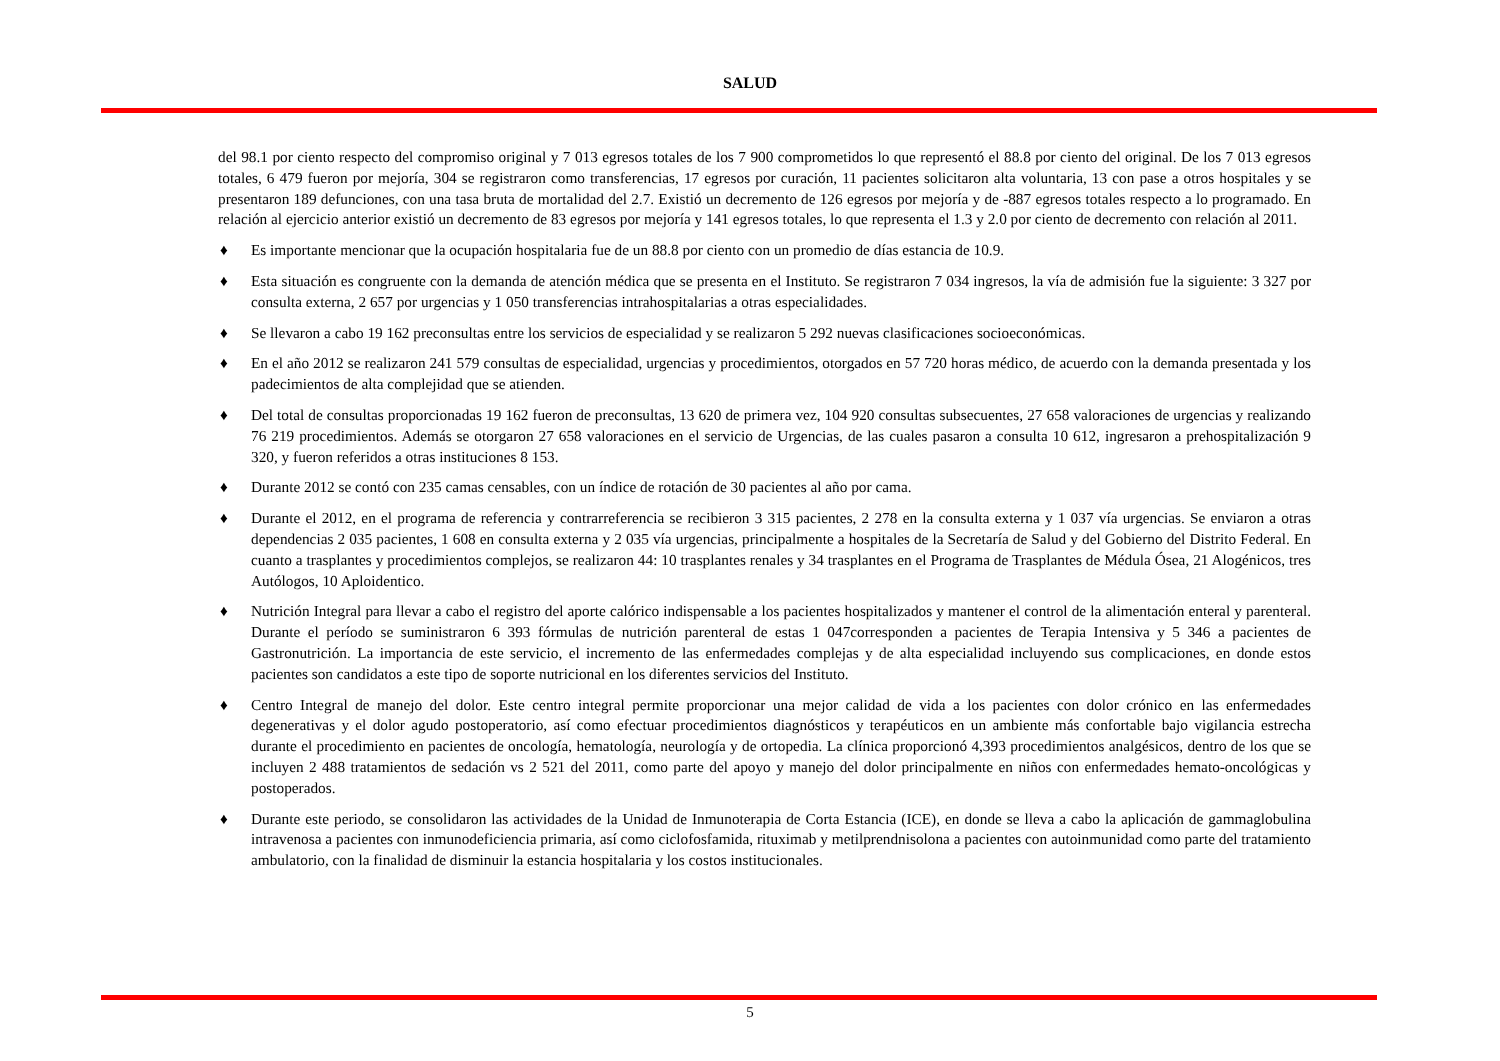SALUD
del 98.1 por ciento respecto del compromiso original y 7 013 egresos totales de los 7 900 comprometidos lo que representó el 88.8 por ciento del original. De los 7 013 egresos totales, 6 479 fueron por mejoría, 304 se registraron como transferencias, 17 egresos por curación, 11 pacientes solicitaron alta voluntaria, 13 con pase a otros hospitales y se presentaron 189 defunciones, con una tasa bruta de mortalidad del 2.7. Existió un decremento de 126 egresos por mejoría y de -887 egresos totales respecto a lo programado. En relación al ejercicio anterior existió un decremento de 83 egresos por mejoría y 141 egresos totales, lo que representa el 1.3 y 2.0 por ciento de decremento con relación al 2011.
♦ Es importante mencionar que la ocupación hospitalaria fue de un 88.8 por ciento con un promedio de días estancia de 10.9.
♦ Esta situación es congruente con la demanda de atención médica que se presenta en el Instituto. Se registraron 7 034 ingresos, la vía de admisión fue la siguiente: 3 327 por consulta externa, 2 657 por urgencias y 1 050 transferencias intrahospitalarias a otras especialidades.
♦ Se llevaron a cabo 19 162 preconsultas entre los servicios de especialidad y se realizaron 5 292 nuevas clasificaciones socioeconómicas.
♦ En el año 2012 se realizaron 241 579 consultas de especialidad, urgencias y procedimientos, otorgados en 57 720 horas médico, de acuerdo con la demanda presentada y los padecimientos de alta complejidad que se atienden.
♦ Del total de consultas proporcionadas 19 162 fueron de preconsultas, 13 620 de primera vez, 104 920 consultas subsecuentes, 27 658 valoraciones de urgencias y realizando 76 219 procedimientos. Además se otorgaron 27 658 valoraciones en el servicio de Urgencias, de las cuales pasaron a consulta 10 612, ingresaron a prehospitalización 9 320, y fueron referidos a otras instituciones 8 153.
♦ Durante 2012 se contó con 235 camas censables, con un índice de rotación de 30 pacientes al año por cama.
♦ Durante el 2012, en el programa de referencia y contrarreferencia se recibieron 3 315 pacientes, 2 278 en la consulta externa y 1 037 vía urgencias. Se enviaron a otras dependencias 2 035 pacientes, 1 608 en consulta externa y 2 035 vía urgencias, principalmente a hospitales de la Secretaría de Salud y del Gobierno del Distrito Federal. En cuanto a trasplantes y procedimientos complejos, se realizaron 44: 10 trasplantes renales y 34 trasplantes en el Programa de Trasplantes de Médula Ósea, 21 Alogénicos, tres Autólogos, 10 Aploidentico.
♦ Nutrición Integral para llevar a cabo el registro del aporte calórico indispensable a los pacientes hospitalizados y mantener el control de la alimentación enteral y parenteral. Durante el período se suministraron 6 393 fórmulas de nutrición parenteral de estas 1 047corresponden a pacientes de Terapia Intensiva y 5 346 a pacientes de Gastronutrición. La importancia de este servicio, el incremento de las enfermedades complejas y de alta especialidad incluyendo sus complicaciones, en donde estos pacientes son candidatos a este tipo de soporte nutricional en los diferentes servicios del Instituto.
♦ Centro Integral de manejo del dolor. Este centro integral permite proporcionar una mejor calidad de vida a los pacientes con dolor crónico en las enfermedades degenerativas y el dolor agudo postoperatorio, así como efectuar procedimientos diagnósticos y terapéuticos en un ambiente más confortable bajo vigilancia estrecha durante el procedimiento en pacientes de oncología, hematología, neurología y de ortopedia. La clínica proporcionó 4,393 procedimientos analgésicos, dentro de los que se incluyen 2 488 tratamientos de sedación vs 2 521 del 2011, como parte del apoyo y manejo del dolor principalmente en niños con enfermedades hemato-oncológicas y postoperados.
♦ Durante este periodo, se consolidaron las actividades de la Unidad de Inmunoterapia de Corta Estancia (ICE), en donde se lleva a cabo la aplicación de gammaglobulina intravenosa a pacientes con inmunodeficiencia primaria, así como ciclofosfamida, rituximab y metilprendnisolona a pacientes con autoinmunidad como parte del tratamiento ambulatorio, con la finalidad de disminuir la estancia hospitalaria y los costos institucionales.
5